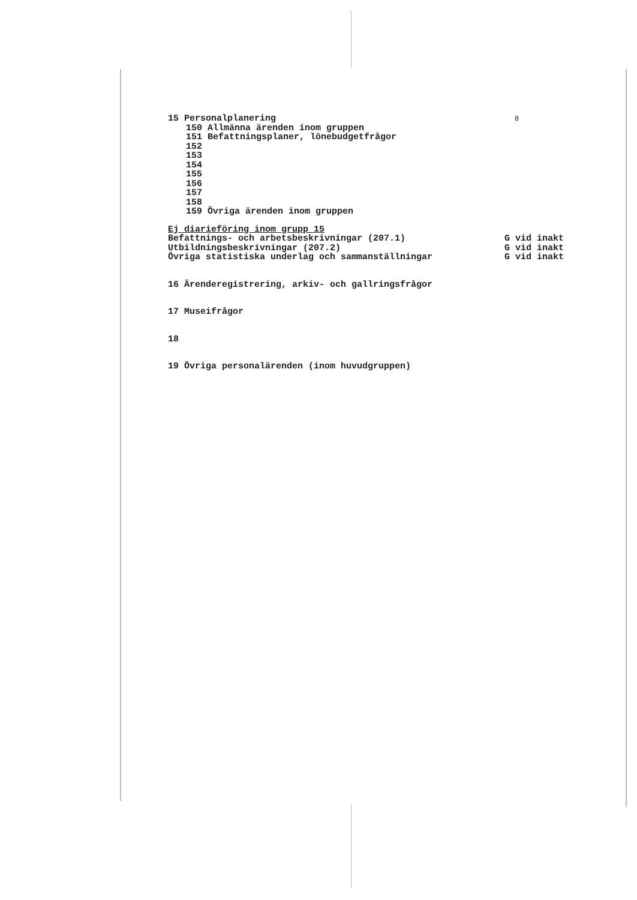15 Personalplanering 8
150 Allmänna ärenden inom gruppen
151 Befattningsplaner, lönebudgetfrågor
152
153
154
155
156
157
158
159 Övriga ärenden inom gruppen
Ej diarieföring inom grupp 15
Befattnings- och arbetsbeskrivningar (207.1) G vid inakt
Utbildningsbeskrivningar (207.2) G vid inakt
Övriga statistiska underlag och sammanställningar G vid inakt
16 Ärenderegistrering, arkiv- och gallringsfrågor
17 Museifrågor
18
19 Övriga personalärenden (inom huvudgruppen)